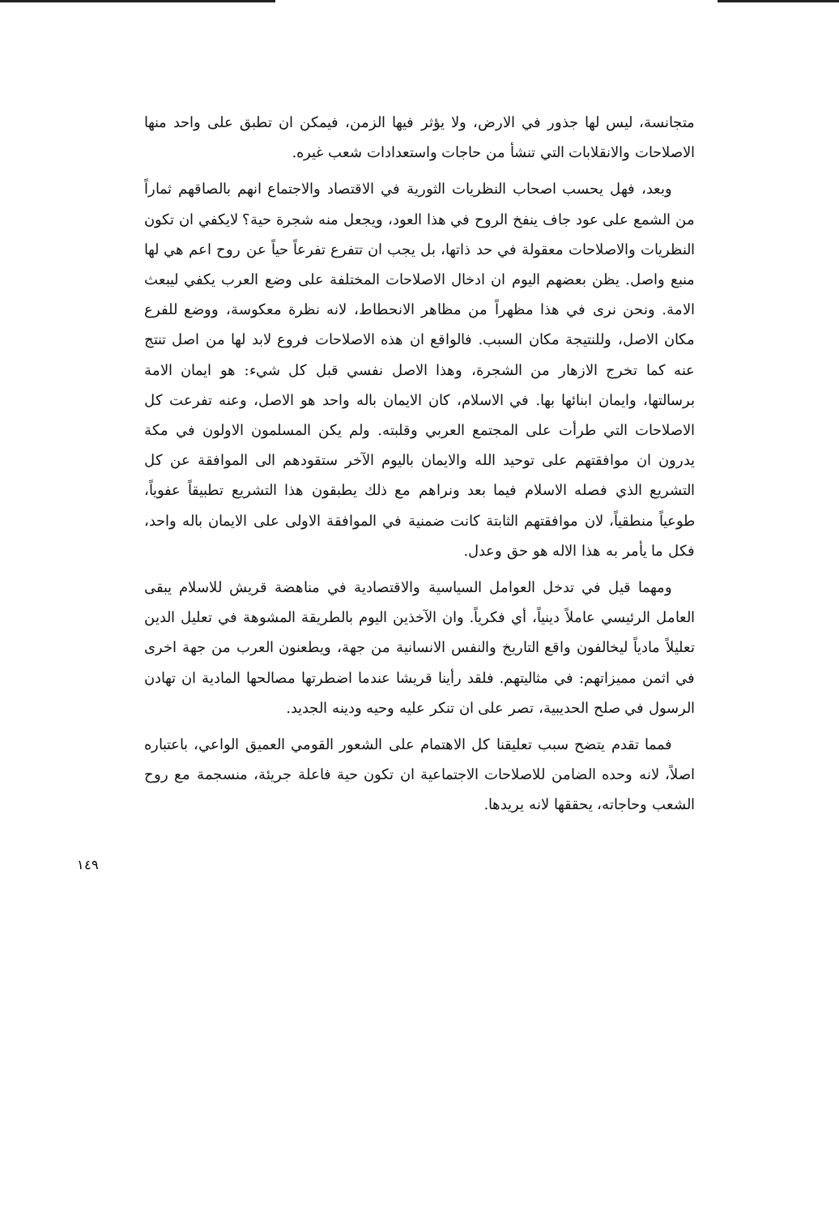متجانسة، ليس لها جذور في الارض، ولا يؤثر فيها الزمن، فيمكن ان تطبق على واحد منها الاصلاحات والانقلابات التي تنشأ من حاجات واستعدادات شعب غيره.
وبعد، فهل يحسب اصحاب النظريات الثورية في الاقتصاد والاجتماع انهم بالصاقهم ثماراً من الشمع على عود جاف ينفخ الروح في هذا العود، ويجعل منه شجرة حية؟ لايكفي ان تكون النظريات والاصلاحات معقولة في حد ذاتها، بل يجب ان تتفرع تفرعاً حياً عن روح اعم هي لها منبع واصل. يظن بعضهم اليوم ان ادخال الاصلاحات المختلفة على وضع العرب يكفي ليبعث الامة. ونحن نرى في هذا مظهراً من مظاهر الانحطاط، لانه نظرة معكوسة، ووضع للفرع مكان الاصل، وللنتيجة مكان السبب. فالواقع ان هذه الاصلاحات فروع لابد لها من اصل تنتج عنه كما تخرج الازهار من الشجرة، وهذا الاصل نفسي قبل كل شيء: هو ايمان الامة برسالتها، وايمان ابنائها بها. في الاسلام، كان الايمان باله واحد هو الاصل، وعنه تفرعت كل الاصلاحات التي طرأت على المجتمع العربي وقلبته. ولم يكن المسلمون الاولون في مكة يدرون ان موافقتهم على توحيد الله والايمان باليوم الآخر ستقودهم الى الموافقة عن كل التشريع الذي فصله الاسلام فيما بعد ونراهم مع ذلك يطبقون هذا التشريع تطبيقاً عفوياً، طوعياً منطقياً، لان موافقتهم الثابتة كانت ضمنية في الموافقة الاولى على الايمان باله واحد، فكل ما يأمر به هذا الاله هو حق وعدل.
ومهما قيل في تدخل العوامل السياسية والاقتصادية في مناهضة قريش للاسلام يبقى العامل الرئيسي عاملاً دينياً، أي فكرياً. وان الآخذين اليوم بالطريقة المشوهة في تعليل الدين تعليلاً مادياً ليخالفون واقع التاريخ والنفس الانسانية من جهة، ويطعنون العرب من جهة اخرى في اثمن مميزاتهم: في مثاليتهم. فلقد رأينا قريشا عندما اضطرتها مصالحها المادية ان تهادن الرسول في صلح الحديبية، تصر على ان تنكر عليه وحيه ودينه الجديد.
فمما تقدم يتضح سبب تعليقنا كل الاهتمام على الشعور القومي العميق الواعي، باعتباره اصلاً، لانه وحده الضامن للاصلاحات الاجتماعية ان تكون حية فاعلة جريئة، منسجمة مع روح الشعب وحاجاته، يحققها لانه يريدها.
١٤٩